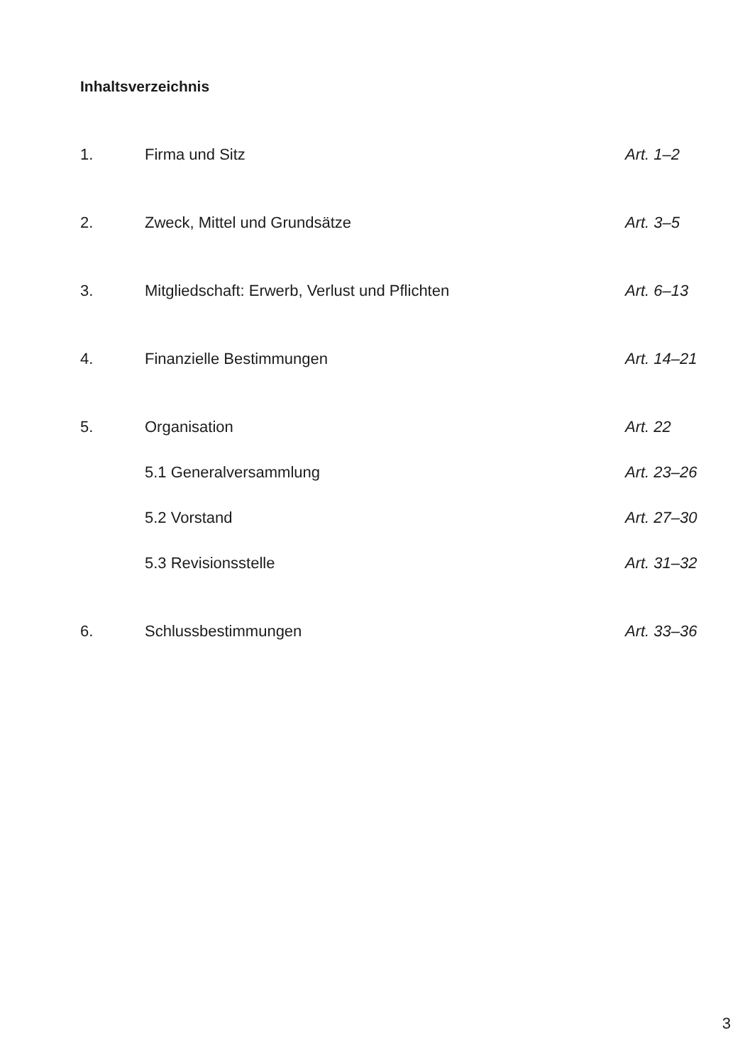Inhaltsverzeichnis
1. Firma und Sitz Art. 1–2
2. Zweck, Mittel und Grundsätze Art. 3–5
3. Mitgliedschaft: Erwerb, Verlust und Pflichten Art. 6–13
4. Finanzielle Bestimmungen Art. 14–21
5. Organisation Art. 22
5.1 Generalversammlung Art. 23–26
5.2 Vorstand Art. 27–30
5.3 Revisionsstelle Art. 31–32
6. Schlussbestimmungen Art. 33–36
3